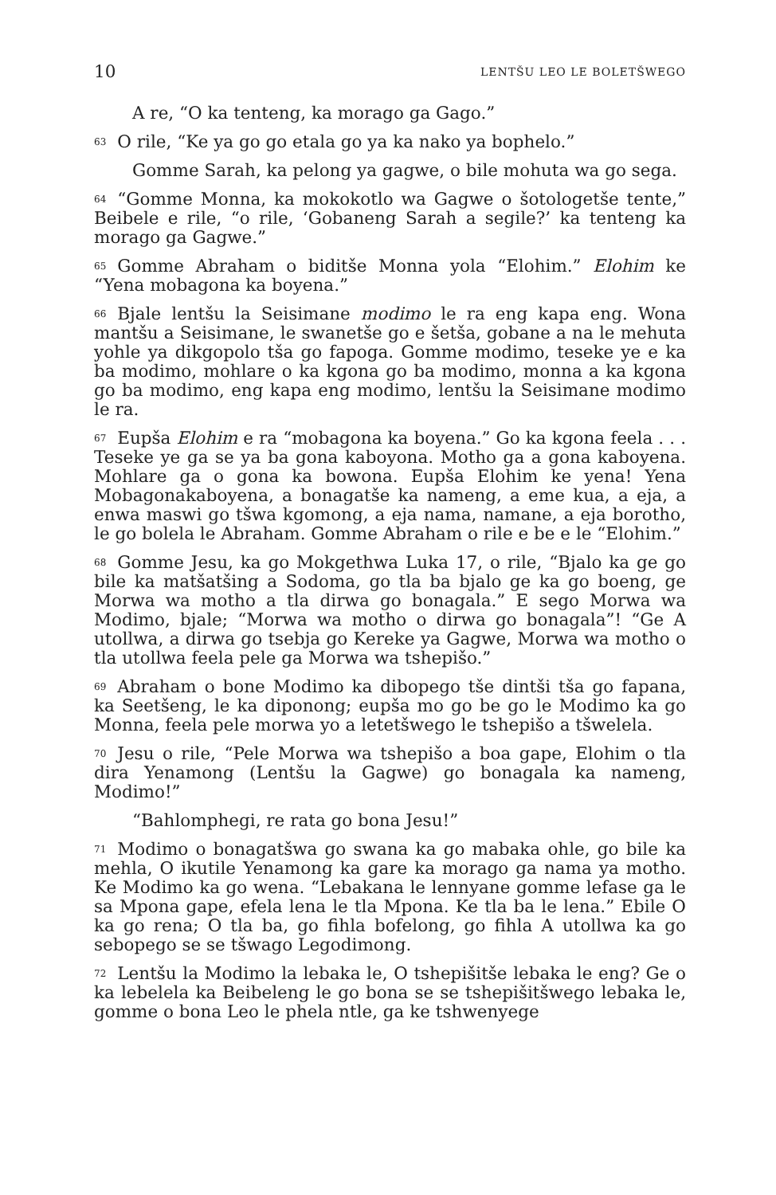10 LENTŠU LEO LE BOLETŠWEGO
A re, “O ka tenteng, ka morago ga Gago.”
<sup>63</sup>O rile, “Ke ya go go etala go ya ka nako ya bophelo.”
Gomme Sarah, ka pelong ya gagwe, o bile mohuta wa go sega.
<sup>64</sup> “Gomme Monna, ka mokokotlo wa Gagwe o šotologetše tente,” Beibele e rile, “o rile, ‘Gobaneng Sarah a segile?’ ka tenteng ka morago ga Gagwe.”
<sup>65</sup> Gomme Abraham o biditše Monna yola “Elohim.” Elohim ke “Yena mobagona ka boyena.”
<sup>66</sup> Bjale lentšu la Seisimane modimo le ra eng kapa eng. Wona mantšu a Seisimane, le swanetše go e šetša, gobane a na le mehuta yohle ya dikgopolo tša go fapoga. Gomme modimo, teseke ye e ka ba modimo, mohlare o ka kgona go ba modimo, monna a ka kgona go ba modimo, eng kapa eng modimo, lentšu la Seisimane modimo le ra.
<sup>67</sup> Eupša Elohim e ra “mobagona ka boyena.” Go ka kgona feela . . . Teseke ye ga se ya ba gona kaboyona. Motho ga a gona kaboyena. Mohlare ga o gona ka bowona. Eupša Elohim ke yena! Yena Mobagonakaboyena, a bonagatše ka nameng, a eme kua, a eja, a enwa maswi go tšwa kgomong, a eja nama, namane, a eja borotho, le go bolela le Abraham. Gomme Abraham o rile e be e le “Elohim.”
<sup>68</sup> Gomme Jesu, ka go Mokgethwa Luka 17, o rile, “Bjalo ka ge go bile ka matšatšing a Sodoma, go tla ba bjalo ge ka go boeng, ge Morwa wa motho a tla dirwa go bonagala.” E sego Morwa wa Modimo, bjale; “Morwa wa motho o dirwa go bonagala”! “Ge A utollwa, a dirwa go tsebja go Kereke ya Gagwe, Morwa wa motho o tla utollwa feela pele ga Morwa wa tshepišo.”
<sup>69</sup> Abraham o bone Modimo ka dibopego tše dintši tša go fapana, ka Seetšeng, le ka diponong; eupša mo go be go le Modimo ka go Monna, feela pele morwa yo a letetšwego le tshepišo a tšwelela.
<sup>70</sup> Jesu o rile, “Pele Morwa wa tshepišo a boa gape, Elohim o tla dira Yenamong (Lentšu la Gagwe) go bonagala ka nameng, Modimo!”
“Bahlomphegi, re rata go bona Jesu!”
<sup>71</sup> Modimo o bonagatšwa go swana ka go mabaka ohle, go bile ka mehla, O ikutile Yenamong ka gare ka morago ga nama ya motho. Ke Modimo ka go wena. “Lebakana le lennyane gomme lefase ga le sa Mpona gape, efela lena le tla Mpona. Ke tla ba le lena.” Ebile O ka go rena; O tla ba, go fihla bofelong, go fihla A utollwa ka go sebopego se se tšwago Legodimong.
<sup>72</sup> Lentšu la Modimo la lebaka le, O tshepišitše lebaka le eng? Ge o ka lebelela ka Beibeleng le go bona se se tshepišitšwego lebaka le, gomme o bona Leo le phela ntle, ga ke tshwenyege